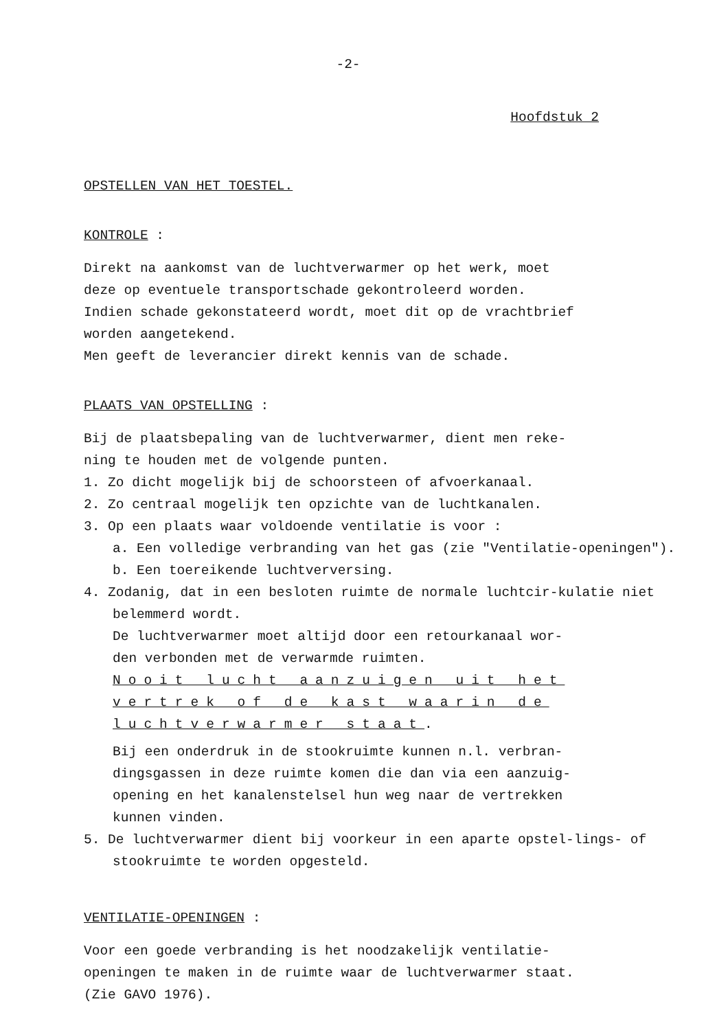-2-
Hoofdstuk 2
OPSTELLEN VAN HET TOESTEL.
KONTROLE :
Direkt na aankomst van de luchtverwarmer op het werk, moet
deze op eventuele transportschade gekontroleerd worden.
Indien schade gekonstateerd wordt, moet dit op de vrachtbrief
worden aangetekend.
Men geeft de leverancier direkt kennis van de schade.
PLAATS VAN OPSTELLING :
Bij de plaatsbepaling van de luchtverwarmer, dient men reke-
ning te houden met de volgende punten.
1. Zo dicht mogelijk bij de schoorsteen of afvoerkanaal.
2. Zo centraal mogelijk ten opzichte van de luchtkanalen.
3. Op een plaats waar voldoende ventilatie is voor :
a. Een volledige verbranding van het gas (zie "Ventilatie-openingen").
b. Een toereikende luchtverversing.
4. Zodanig, dat in een besloten ruimte de normale luchtcir-kulatie niet belemmerd wordt.
De luchtverwarmer moet altijd door een retourkanaal wor-
den verbonden met de verwarmde ruimten.
Nooit lucht aanzuigen uit het
vertrek of de kast waarin de
luchtverwarmer staat.
Bij een onderdruk in de stookruimte kunnen n.l. verbran-
dingsgassen in deze ruimte komen die dan via een aanzuig-
opening en het kanalenstelsel hun weg naar de vertrekken
kunnen vinden.
5. De luchtverwarmer dient bij voorkeur in een aparte opstel-lings- of stookruimte te worden opgesteld.
VENTILATIE-OPENINGEN :
Voor een goede verbranding is het noodzakelijk ventilatie-
openingen te maken in de ruimte waar de luchtverwarmer staat.
(Zie GAVO 1976).